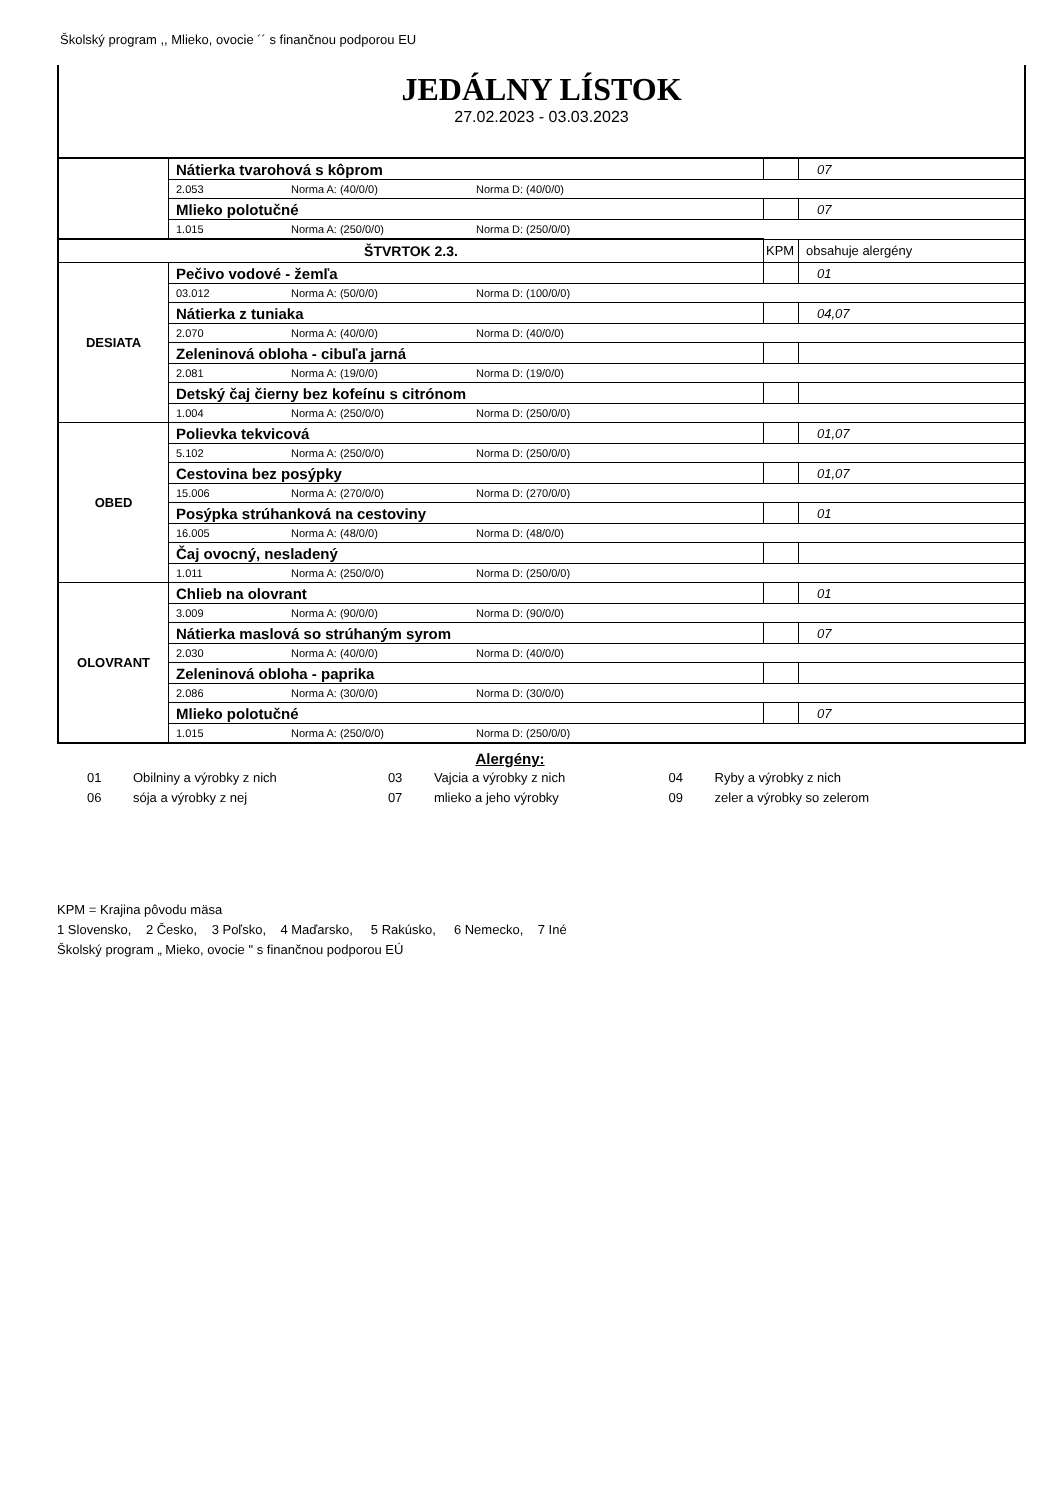Školský program ,, Mlieko, ovocie ´´ s finančnou podporou EU
JEDÁLNY LÍSTOK
27.02.2023 - 03.03.2023
| | Nátierka tvarohová s kôprom | | 07 |
| | 2.053 Norma A: (40/0/0) Norma D: (40/0/0) | | |
| | Mlieko polotučné | | 07 |
| | 1.015 Norma A: (250/0/0) Norma D: (250/0/0) | | |
| ŠTVRTOK 2.3. | | KPM | obsahuje alergény |
| DESIATA | Pečivo vodové - žemľa | | 01 |
| | 03.012 Norma A: (50/0/0) Norma D: (100/0/0) | | |
| | Nátierka z tuniaka | | 04,07 |
| | 2.070 Norma A: (40/0/0) Norma D: (40/0/0) | | |
| | Zeleninová obloha - cibuľa jarná | | |
| | 2.081 Norma A: (19/0/0) Norma D: (19/0/0) | | |
| | Detský čaj čierny bez kofeínu s citrónom | | |
| | 1.004 Norma A: (250/0/0) Norma D: (250/0/0) | | |
| OBED | Polievka tekvicová | | 01,07 |
| | 5.102 Norma A: (250/0/0) Norma D: (250/0/0) | | |
| | Cestovina bez posýpky | | 01,07 |
| | 15.006 Norma A: (270/0/0) Norma D: (270/0/0) | | |
| | Posýpka strúhanková na cestoviny | | 01 |
| | 16.005 Norma A: (48/0/0) Norma D: (48/0/0) | | |
| | Čaj ovocný, nesladený | | |
| | 1.011 Norma A: (250/0/0) Norma D: (250/0/0) | | |
| OLOVRANT | Chlieb na olovrant | | 01 |
| | 3.009 Norma A: (90/0/0) Norma D: (90/0/0) | | |
| | Nátierka maslová so strúhaným syrom | | 07 |
| | 2.030 Norma A: (40/0/0) Norma D: (40/0/0) | | |
| | Zeleninová obloha - paprika | | |
| | 2.086 Norma A: (30/0/0) Norma D: (30/0/0) | | |
| | Mlieko polotučné | | 07 |
| | 1.015 Norma A: (250/0/0) Norma D: (250/0/0) | | |
Alergény:
| 01 | Obilniny a výrobky z nich | 03 | Vajcia a výrobky z nich | 04 | Ryby a výrobky z nich |
| 06 | sója a výrobky z nej | 07 | mlieko a jeho výrobky | 09 | zeler a výrobky so zelerom |
KPM = Krajina pôvodu mäsa
1 Slovensko, 2 Česko, 3 Poľsko, 4 Maďarsko, 5 Rakúsko, 6 Nemecko, 7 Iné
Školský program „ Mieko, ovocie " s finančnou podporou EÚ